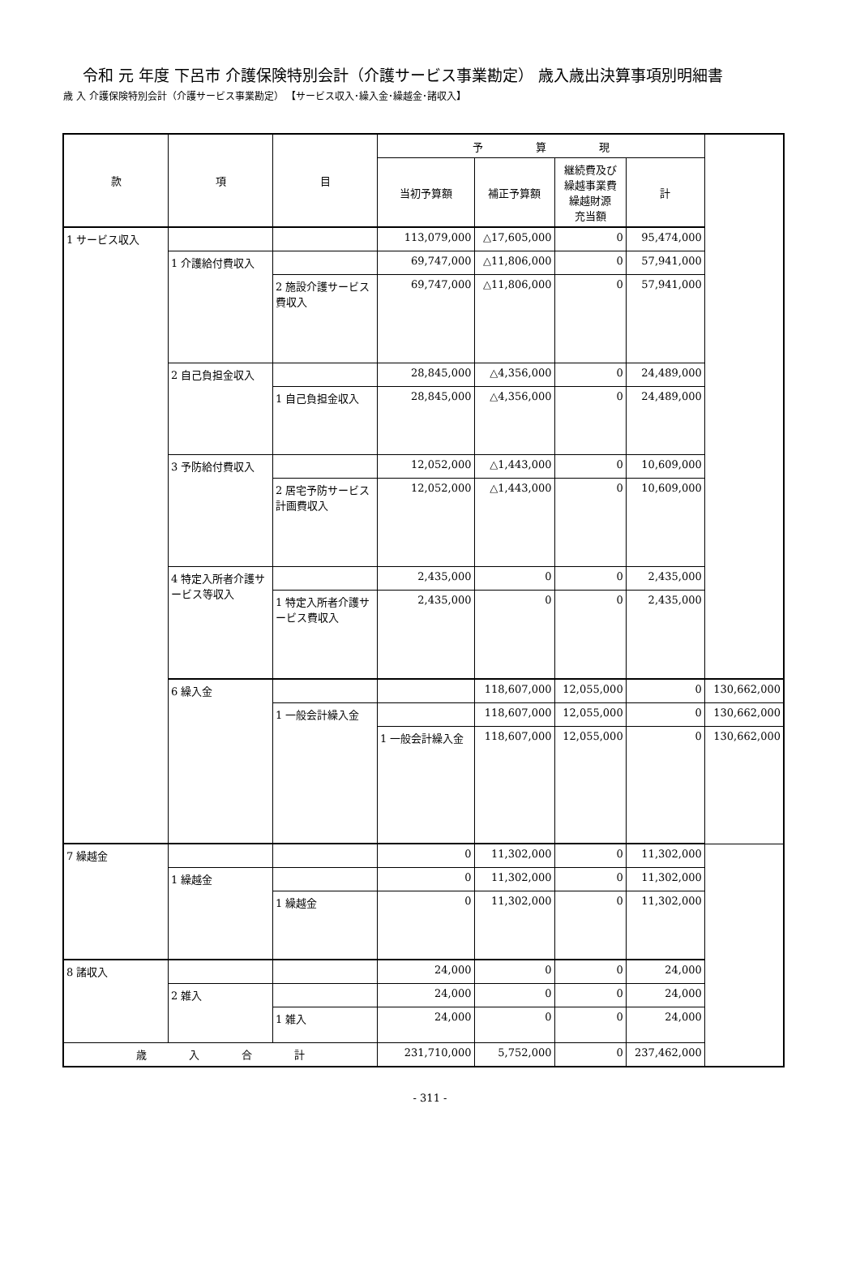令和 元 年度 下呂市 介護保険特別会計（介護サービス事業勘定） 歳入歳出決算事項別明細書
歳 入 介護保険特別会計（介護サービス事業勘定） 【サービス収入･繰入金･繰越金･諸収入】
| 款 | 項 | 目 | 予 算 現 | | | | |
| --- | --- | --- | --- | --- | --- | --- | --- |
| | | | 当初予算額 | 補正予算額 | 継続費及び 繰越事業費 繰越財源 充当額 | 計 | |
| 1 サービス収入 | | | 113,079,000 | △17,605,000 | 0 | 95,474,000 | |
| | 1 介護給付費収入 | | 69,747,000 | △11,806,000 | 0 | 57,941,000 | |
| | | 2 施設介護サービス費収入 | 69,747,000 | △11,806,000 | 0 | 57,941,000 | |
| | 2 自己負担金収入 | | 28,845,000 | △4,356,000 | 0 | 24,489,000 | |
| | | 1 自己負担金収入 | 28,845,000 | △4,356,000 | 0 | 24,489,000 | |
| | 3 予防給付費収入 | | 12,052,000 | △1,443,000 | 0 | 10,609,000 | |
| | | 2 居宅予防サービス計画費収入 | 12,052,000 | △1,443,000 | 0 | 10,609,000 | |
| | 4 特定入所者介護サービス等収入 | | 2,435,000 | 0 | 0 | 2,435,000 | |
| | | 1 特定入所者介護サービス費収入 | 2,435,000 | 0 | 0 | 2,435,000 | |
| | 6 繰入金 | | | 118,607,000 | 12,055,000 | 0 | 130,662,000 |
| | | 1 一般会計繰入金 | | 118,607,000 | 12,055,000 | 0 | 130,662,000 |
| | | | 1 一般会計繰入金 | 118,607,000 | 12,055,000 | 0 | 130,662,000 |
| 7 繰越金 | | | 0 | 11,302,000 | 0 | 11,302,000 | |
| | 1 繰越金 | | 0 | 11,302,000 | 0 | 11,302,000 | |
| | | 1 繰越金 | 0 | 11,302,000 | 0 | 11,302,000 | |
| 8 諸収入 | | | 24,000 | 0 | 0 | 24,000 | |
| | 2 雑入 | | 24,000 | 0 | 0 | 24,000 | |
| | | 1 雑入 | 24,000 | 0 | 0 | 24,000 | |
| 歳 入 合 計 | | | 231,710,000 | 5,752,000 | 0 | 237,462,000 | |
- 311 -